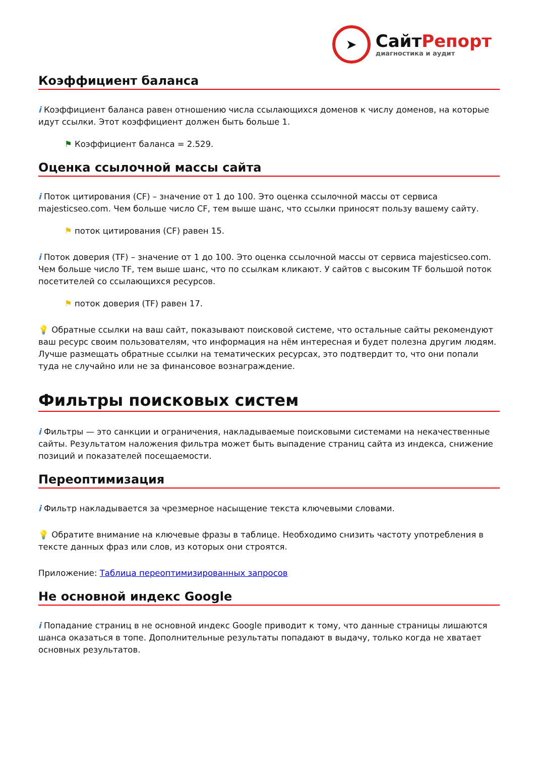➤
СайтРепорт
диагностика и аудит
Коэффициент баланса
i Коэффициент баланса равен отношению числа ссылающихся доменов к числу доменов, на которые идут ссылки. Этот коэффициент должен быть больше 1.
⚑ Коэффициент баланса = 2.529.
Оценка ссылочной массы сайта
i Поток цитирования (CF) – значение от 1 до 100. Это оценка ссылочной массы от сервиса majesticseo.com. Чем больше число CF, тем выше шанс, что ссылки приносят пользу вашему сайту.
⚑ поток цитирования (CF) равен 15.
i Поток доверия (TF) – значение от 1 до 100. Это оценка ссылочной массы от сервиса majesticseo.com. Чем больше число TF, тем выше шанс, что по ссылкам кликают. У сайтов с высоким TF большой поток посетителей со ссылающихся ресурсов.
⚑ поток доверия (TF) равен 17.
💡 Обратные ссылки на ваш сайт, показывают поисковой системе, что остальные сайты рекомендуют ваш ресурс своим пользователям, что информация на нём интересная и будет полезна другим людям.
Лучше размещать обратные ссылки на тематических ресурсах, это подтвердит то, что они попали туда не случайно или не за финансовое вознаграждение.
Фильтры поисковых систем
i Фильтры — это санкции и ограничения, накладываемые поисковыми системами на некачественные сайты. Результатом наложения фильтра может быть выпадение страниц сайта из индекса, снижение позиций и показателей посещаемости.
Переоптимизация
i Фильтр накладывается за чрезмерное насыщение текста ключевыми словами.
💡 Обратите внимание на ключевые фразы в таблице. Необходимо снизить частоту употребления в тексте данных фраз или слов, из которых они строятся.
Приложение: Таблица переоптимизированных запросов
Не основной индекс Google
i Попадание страниц в не основной индекс Google приводит к тому, что данные страницы лишаются шанса оказаться в топе. Дополнительные результаты попадают в выдачу, только когда не хватает основных результатов.